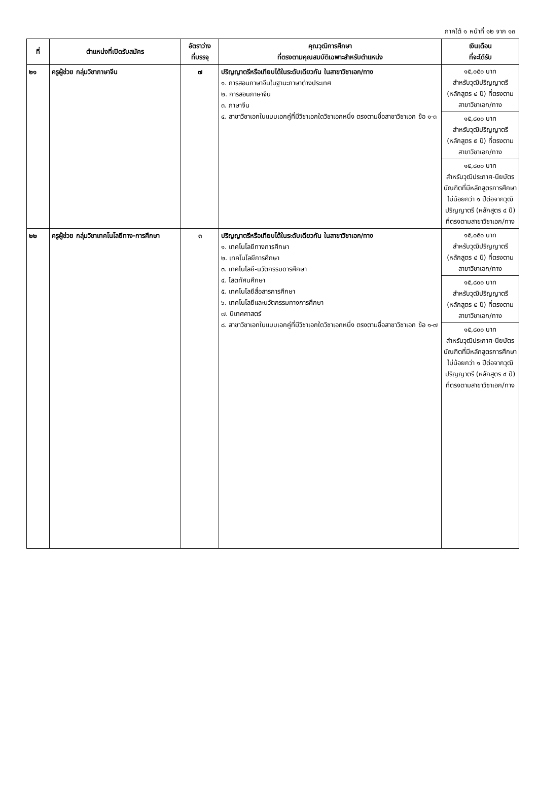ภาคใต้ ๑ หน้าที่ ๑๒ จาก ๑๓
| ที่ | ตำแหน่งที่เปิดรับสมัคร | อัตราว่าง ที่บรรจุ | คุณวุฒิการศึกษา ที่ตรงตามคุณสมบัติเฉพาะสำหรับตำแหน่ง | เงินเดือน ที่จะได้รับ |
| --- | --- | --- | --- | --- |
| ๒๑ | ครูผู้ช่วย กลุ่มวิชาภาษาจีน | ๗ | ปริญญาตรีหรือเทียบได้ในระดับเดียวกัน ในสาขาวิชาเอก/ทาง ๑. การสอนภาษาจีนในฐานะภาษาต่างประเทศ ๒. การสอนภาษาจีน ๓. ภาษาจีน ๔. สาขาวิชาเอกในแบบเอกคู่ที่มีวิชาเอกใดวิชาเอกหนึ่ง ตรงตามชื่อสาขาวิชาเอก ข้อ ๑-๓ | ๑๕,๐๕๐ บาท สำหรับวุฒิปริญญาตรี (หลักสูตร ๔ ปี) ที่ตรงตามสาขาวิชาเอก/ทาง |
| | | | | ๑๕,๘๐๐ บาท สำหรับวุฒิปริญญาตรี (หลักสูตร ๕ ปี) ที่ตรงตามสาขาวิชาเอก/ทาง |
| | | | | ๑๕,๘๐๐ บาท สำหรับวุฒิประกาศ-นียบัตรบัณฑิตที่มีหลักสูตรการศึกษาไม่น้อยกว่า ๑ ปีต่อจากวุฒิปริญญาตรี (หลักสูตร ๔ ปี) ที่ตรงตามสาขาวิชาเอก/ทาง |
| ๒๒ | ครูผู้ช่วย กลุ่มวิชาเทคโนโลยีทาง-การศึกษา | ๓ | ปริญญาตรีหรือเทียบได้ในระดับเดียวกัน ในสาขาวิชาเอก/ทาง ๑. เทคโนโลยีทางการศึกษา ๒. เทคโนโลยีการศึกษา ๓. เทคโนโลยี-นวัตกรรมดารศึกษา ๔. โสตทัศนศึกษา ๕. เทคโนโลยีสื่อสารการศึกษา ๖. เทคโนโลยีและนวัตกรรมทางการศึกษา ๗. นิเทศศาสตร์ ๘. สาขาวิชาเอกในแบบเอกคู่ที่มีวิชาเอกใดวิชาเอกหนึ่ง ตรงตามชื่อสาขาวิชาเอก ข้อ ๑-๗ | ๑๕,๐๕๐ บาท สำหรับวุฒิปริญญาตรี (หลักสูตร ๔ ปี) ที่ตรงตามสาขาวิชาเอก/ทาง |
| | | | | ๑๕,๘๐๐ บาท สำหรับวุฒิปริญญาตรี (หลักสูตร ๕ ปี) ที่ตรงตามสาขาวิชาเอก/ทาง |
| | | | | ๑๕,๘๐๐ บาท สำหรับวุฒิประกาศ-นียบัตรบัณฑิตที่มีหลักสูตรการศึกษาไม่น้อยกว่า ๑ ปีต่อจากวุฒิปริญญาตรี (หลักสูตร ๔ ปี) ที่ตรงตามสาขาวิชาเอก/ทาง |